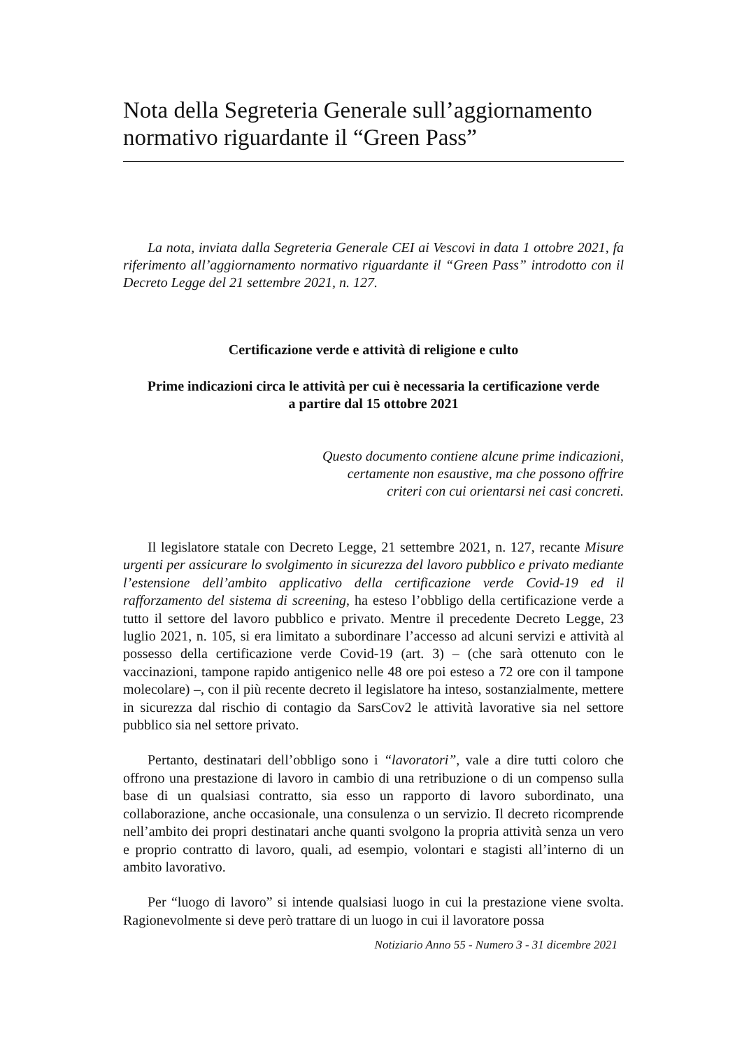Nota della Segreteria Generale sull’aggiornamento normativo riguardante il “Green Pass”
La nota, inviata dalla Segreteria Generale CEI ai Vescovi in data 1 ottobre 2021, fa riferimento all’aggiornamento normativo riguardante il “Green Pass” introdotto con il Decreto Legge del 21 settembre 2021, n. 127.
Certificazione verde e attività di religione e culto
Prime indicazioni circa le attività per cui è necessaria la certificazione verde
a partire dal 15 ottobre 2021
Questo documento contiene alcune prime indicazioni,
certamente non esaustive, ma che possono offrire
criteri con cui orientarsi nei casi concreti.
Il legislatore statale con Decreto Legge, 21 settembre 2021, n. 127, recante Misure urgenti per assicurare lo svolgimento in sicurezza del lavoro pubblico e privato mediante l’estensione dell’ambito applicativo della certificazione verde Covid-19 ed il rafforzamento del sistema di screening, ha esteso l’obbligo della certificazione verde a tutto il settore del lavoro pubblico e privato. Mentre il precedente Decreto Legge, 23 luglio 2021, n. 105, si era limitato a subordinare l’accesso ad alcuni servizi e attività al possesso della certificazione verde Covid-19 (art. 3) – (che sarà ottenuto con le vaccinazioni, tampone rapido antigenico nelle 48 ore poi esteso a 72 ore con il tampone molecolare) –, con il più recente decreto il legislatore ha inteso, sostanzialmente, mettere in sicurezza dal rischio di contagio da SarsCov2 le attività lavorative sia nel settore pubblico sia nel settore privato.
Pertanto, destinatari dell’obbligo sono i “lavoratori”, vale a dire tutti coloro che offrono una prestazione di lavoro in cambio di una retribuzione o di un compenso sulla base di un qualsiasi contratto, sia esso un rapporto di lavoro subordinato, una collaborazione, anche occasionale, una consulenza o un servizio. Il decreto ricomprende nell’ambito dei propri destinatari anche quanti svolgono la propria attività senza un vero e proprio contratto di lavoro, quali, ad esempio, volontari e stagisti all’interno di un ambito lavorativo.
Per “luogo di lavoro” si intende qualsiasi luogo in cui la prestazione viene svolta. Ragionevolmente si deve però trattare di un luogo in cui il lavoratore possa
Notiziario Anno 55 - Numero 3 - 31 dicembre 2021